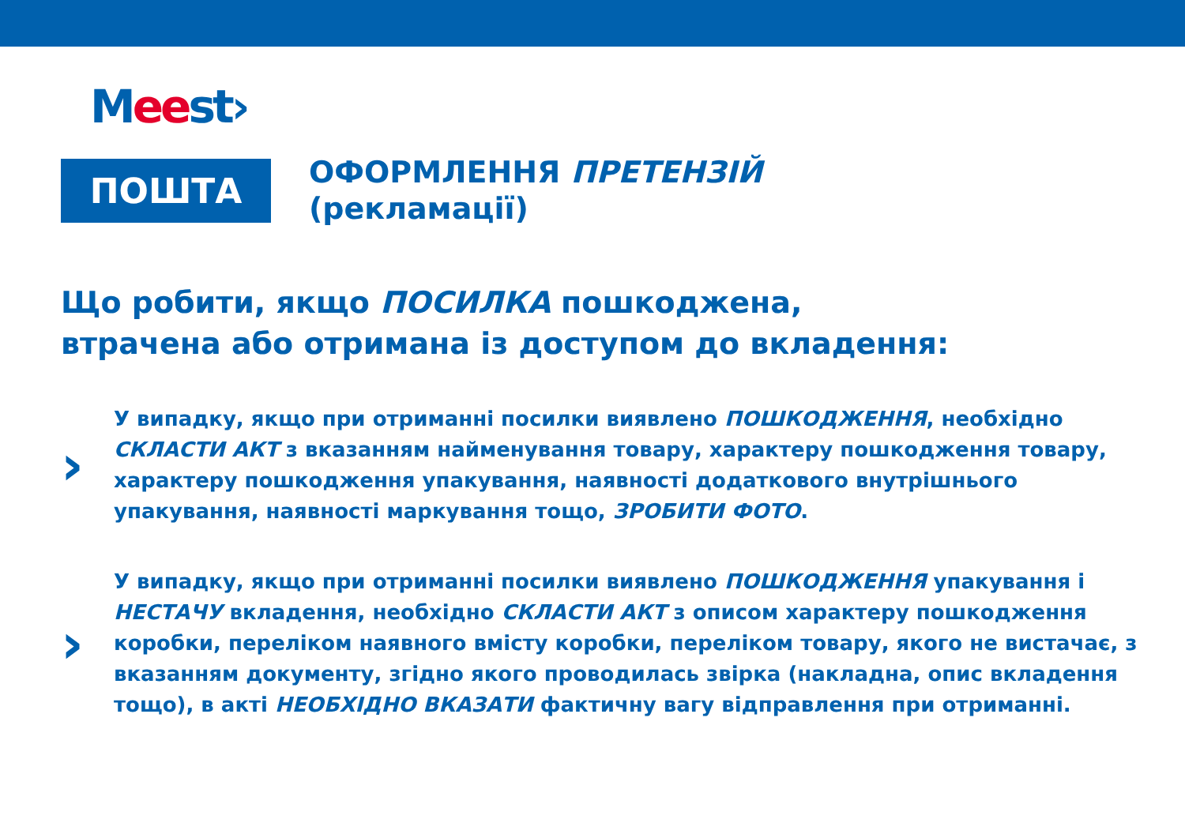Meest›
ПОШТА
ОФОРМЛЕННЯ ПРЕТЕНЗІЙ
(рекламації)
Що робити, якщо ПОСИЛКА пошкоджена,
втрачена або отримана із доступом до вкладення:
›
У випадку, якщо при отриманні посилки виявлено ПОШКОДЖЕННЯ, необхідно СКЛАСТИ АКТ з вказанням найменування товару, характеру пошкодження товару, характеру пошкодження упакування, наявності додаткового внутрішнього упакування, наявності маркування тощо, ЗРОБИТИ ФОТО.
›
У випадку, якщо при отриманні посилки виявлено ПОШКОДЖЕННЯ упакування і НЕСТАЧУ вкладення, необхідно СКЛАСТИ АКТ з описом характеру пошкодження коробки, переліком наявного вмісту коробки, переліком товару, якого не вистачає, з вказанням документу, згідно якого проводилась звірка (накладна, опис вкладення тощо), в акті НЕОБХІДНО ВКАЗАТИ фактичну вагу відправлення при отриманні.